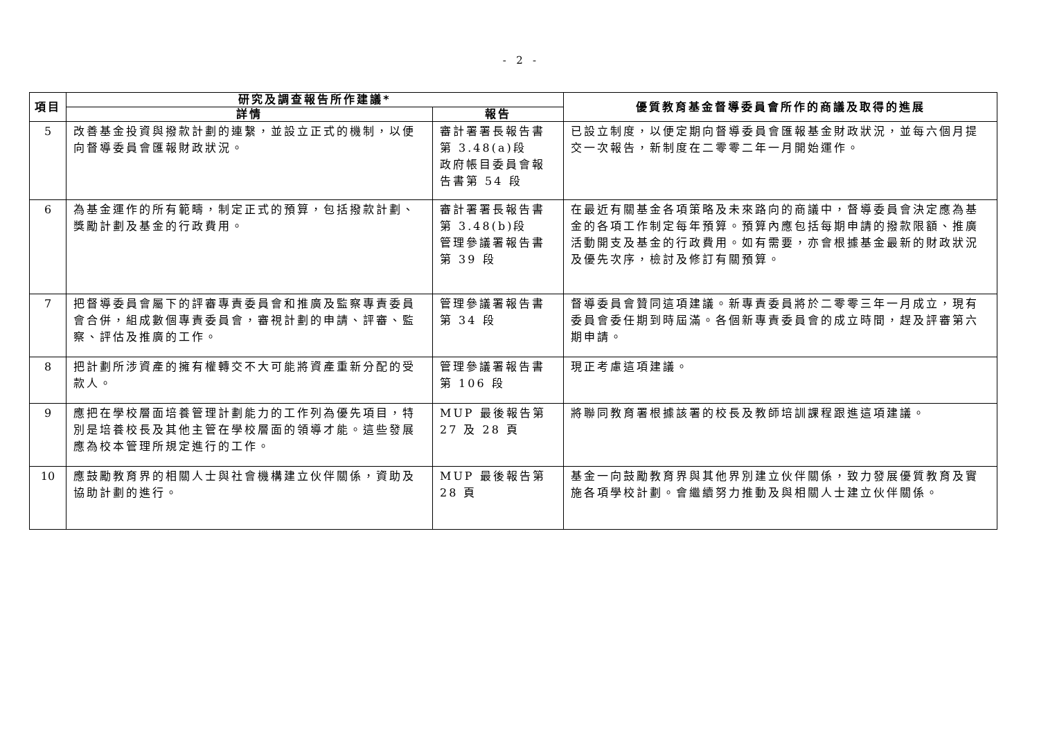- 2 -
| 項目 | 研究及調查報告所作建議* | | 優質教育基金督導委員會所作的商議及取得的進展 |
| --- | --- | --- | --- |
| | 詳情 | 報告 | |
| 5 | 改善基金投資與撥款計劃的連繫，並設立正式的機制，以便向督導委員會匯報財政狀況。 | 審計署署長報告書第 3.48(a)段 政府帳目委員會報告書第 54 段 | 已設立制度，以便定期向督導委員會匯報基金財政狀況，並每六個月提交一次報告，新制度在二零零二年一月開始運作。 |
| 6 | 為基金運作的所有範疇，制定正式的預算，包括撥款計劃、獎勵計劃及基金的行政費用。 | 審計署署長報告書第 3.48(b)段 管理參議署報告書第 39 段 | 在最近有關基金各項策略及未來路向的商議中，督導委員會決定應為基金的各項工作制定每年預算。預算內應包括每期申請的撥款限額、推廣活動開支及基金的行政費用。如有需要，亦會根據基金最新的財政狀況及優先次序，檢討及修訂有關預算。 |
| 7 | 把督導委員會屬下的評審專責委員會和推廣及監察專責委員會合併，組成數個專責委員會，審視計劃的申請、評審、監察、評估及推廣的工作。 | 管理參議署報告書第 34 段 | 督導委員會贊同這項建議。新專責委員將於二零零三年一月成立，現有委員會委任期到時屆滿。各個新專責委員會的成立時間，趕及評審第六期申請。 |
| 8 | 把計劃所涉資產的擁有權轉交不大可能將資產重新分配的受款人。 | 管理參議署報告書第 106 段 | 現正考慮這項建議。 |
| 9 | 應把在學校層面培養管理計劃能力的工作列為優先項目，特別是培養校長及其他主管在學校層面的領導才能。這些發展應為校本管理所規定進行的工作。 | MUP 最後報告第 27 及 28 頁 | 將聯同教育署根據該署的校長及教師培訓課程跟進這項建議。 |
| 10 | 應鼓勵教育界的相關人士與社會機構建立伙伴關係，資助及協助計劃的進行。 | MUP 最後報告第 28 頁 | 基金一向鼓勵教育界與其他界別建立伙伴關係，致力發展優質教育及實施各項學校計劃。會繼續努力推動及與相關人士建立伙伴關係。 |